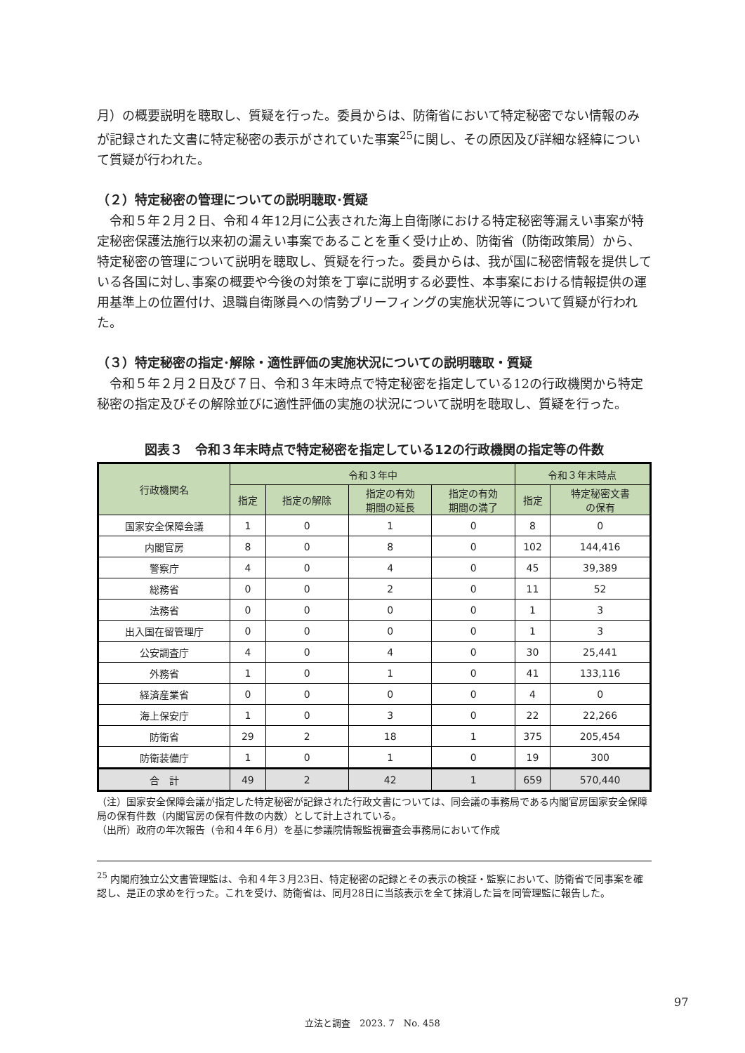月）の概要説明を聴取し、質疑を行った。委員からは、防衛省において特定秘密でない情報のみが記録された文書に特定秘密の表示がされていた事案<sup>25</sup>に関し、その原因及び詳細な経緯について質疑が行われた。
（２）特定秘密の管理についての説明聴取･質疑
令和５年２月２日、令和４年12月に公表された海上自衛隊における特定秘密等漏えい事案が特定秘密保護法施行以来初の漏えい事案であることを重く受け止め、防衛省（防衛政策局）から、特定秘密の管理について説明を聴取し、質疑を行った。委員からは、我が国に秘密情報を提供している各国に対し､事案の概要や今後の対策を丁寧に説明する必要性、本事案における情報提供の運用基準上の位置付け、退職自衛隊員への情勢ブリーフィングの実施状況等について質疑が行われた。
（３）特定秘密の指定･解除・適性評価の実施状況についての説明聴取・質疑
令和５年２月２日及び７日、令和３年末時点で特定秘密を指定している12の行政機関から特定秘密の指定及びその解除並びに適性評価の実施の状況について説明を聴取し、質疑を行った。
図表３　令和３年末時点で特定秘密を指定している12の行政機関の指定等の件数
| 行政機関名 | 令和３年中 | | | | 令和３年末時点 | |
| --- | --- | --- | --- | --- | --- | --- |
| | 指定 | 指定の解除 | 指定の有効 期間の延長 | 指定の有効 期間の満了 | 指定 | 特定秘密文書 の保有 |
| 国家安全保障会議 | 1 | 0 | 1 | 0 | 8 | 0 |
| 内閣官房 | 8 | 0 | 8 | 0 | 102 | 144,416 |
| 警察庁 | 4 | 0 | 4 | 0 | 45 | 39,389 |
| 総務省 | 0 | 0 | 2 | 0 | 11 | 52 |
| 法務省 | 0 | 0 | 0 | 0 | 1 | 3 |
| 出入国在留管理庁 | 0 | 0 | 0 | 0 | 1 | 3 |
| 公安調査庁 | 4 | 0 | 4 | 0 | 30 | 25,441 |
| 外務省 | 1 | 0 | 1 | 0 | 41 | 133,116 |
| 経済産業省 | 0 | 0 | 0 | 0 | 4 | 0 |
| 海上保安庁 | 1 | 0 | 3 | 0 | 22 | 22,266 |
| 防衛省 | 29 | 2 | 18 | 1 | 375 | 205,454 |
| 防衛装備庁 | 1 | 0 | 1 | 0 | 19 | 300 |
| 合 計 | 49 | 2 | 42 | 1 | 659 | 570,440 |
（注）国家安全保障会議が指定した特定秘密が記録された行政文書については、同会議の事務局である内閣官房国家安全保障局の保有件数（内閣官房の保有件数の内数）として計上されている。
（出所）政府の年次報告（令和４年６月）を基に参議院情報監視審査会事務局において作成
<sup>25</sup> 内閣府独立公文書管理監は、令和４年３月23日、特定秘密の記録とその表示の検証・監察において、防衛省で同事案を確認し、是正の求めを行った。これを受け、防衛省は、同月28日に当該表示を全て抹消した旨を同管理監に報告した。
97
立法と調査　2023. 7　No. 458